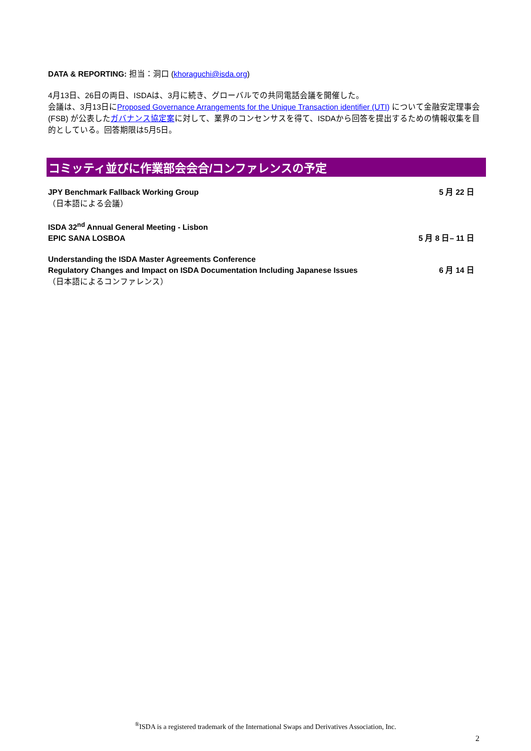DATA & REPORTING: 担当：洞口 (khoraguchi@isda.org)
4月13日、26日の両日、ISDAは、3月に続き、グローバルでの共同電話会議を開催した。
会議は、3月13日にProposed Governance Arrangements for the Unique Transaction identifier (UTI) について金融安定理事会 (FSB) が公表したガバナンス協定案に対して、業界のコンセンサスを得て、ISDAから回答を提出するための情報収集を目的としている。回答期限は5月5日。
コミッティ並びに作業部会会合/コンファレンスの予定
JPY Benchmark Fallback Working Group 5 月 22 日
（日本語による会議）
ISDA 32<sup>nd</sup> Annual General Meeting - Lisbon
EPIC SANA LOSBOA 5 月 8 日– 11 日
Understanding the ISDA Master Agreements Conference
Regulatory Changes and Impact on ISDA Documentation Including Japanese Issues 6 月 14 日
（日本語によるコンファレンス）
<sup>®</sup>ISDA is a registered trademark of the International Swaps and Derivatives Association, Inc.
2